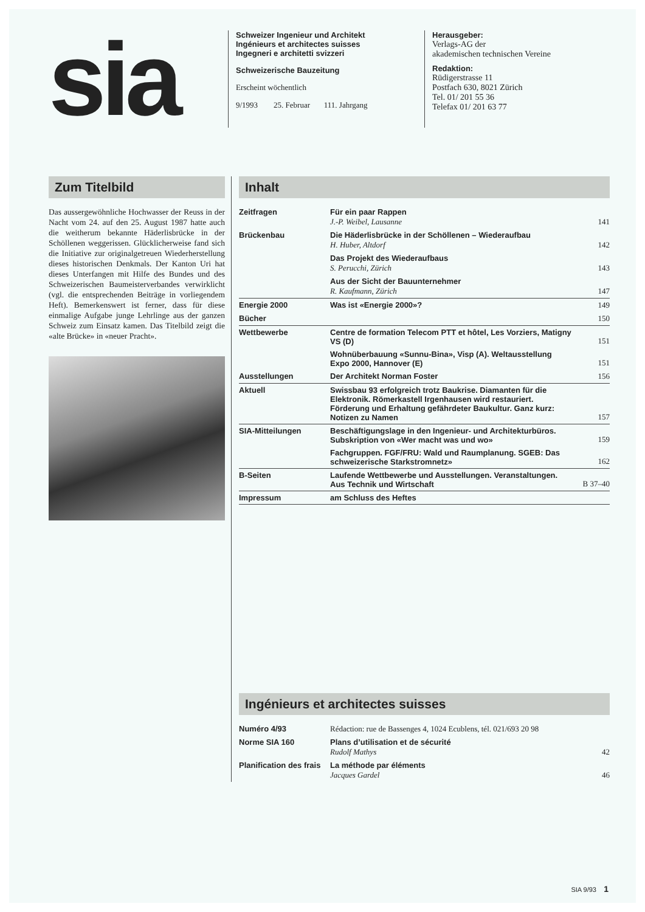sia
Schweizer Ingenieur und Architekt
Ingénieurs et architectes suisses
Ingegneri e architetti svizzeri
Schweizerische Bauzeitung
Erscheint wöchentlich
9/1993 25. Februar 111. Jahrgang
Herausgeber:
Verlags-AG der
akademischen technischen Vereine
Redaktion:
Rüdigerstrasse 11
Postfach 630, 8021 Zürich
Tel. 01/ 201 55 36
Telefax 01/ 201 63 77
Zum Titelbild
Das aussergewöhnliche Hochwasser der Reuss in der Nacht vom 24. auf den 25. August 1987 hatte auch die weitherum bekannte Häderlisbrücke in der Schöllenen weggerissen. Glücklicherweise fand sich die Initiative zur originalgetreuen Wiederherstellung dieses historischen Denkmals. Der Kanton Uri hat dieses Unterfangen mit Hilfe des Bundes und des Schweizerischen Baumeisterverbandes verwirklicht (vgl. die entsprechenden Beiträge in vorliegendem Heft). Bemerkenswert ist ferner, dass für diese einmalige Aufgabe junge Lehrlinge aus der ganzen Schweiz zum Einsatz kamen. Das Titelbild zeigt die «alte Brücke» in «neuer Pracht».
Inhalt
| Zeitfragen | Für ein paar Rappen J.-P. Weibel, Lausanne | 141 |
| Brückenbau | Die Häderlisbrücke in der Schöllenen – Wiederaufbau H. Huber, Altdorf | 142 |
| | Das Projekt des Wiederaufbaus S. Perucchi, Zürich | 143 |
| | Aus der Sicht der Bauunternehmer R. Kaufmann, Zürich | 147 |
| Energie 2000 | Was ist «Energie 2000»? | 149 |
| Bücher | | 150 |
| Wettbewerbe | Centre de formation Telecom PTT et hôtel, Les Vorziers, Matigny VS (D) | 151 |
| | Wohnüberbauung «Sunnu-Bina», Visp (A). Weltausstellung Expo 2000, Hannover (E) | 151 |
| Ausstellungen | Der Architekt Norman Foster | 156 |
| Aktuell | Swissbau 93 erfolgreich trotz Baukrise. Diamanten für die Elektronik. Römerkastell Irgenhausen wird restauriert. Förderung und Erhaltung gefährdeter Baukultur. Ganz kurz: Notizen zu Namen | 157 |
| SIA-Mitteilungen | Beschäftigungslage in den Ingenieur- und Architekturbüros. Subskription von «Wer macht was und wo» | 159 |
| | Fachgruppen. FGF/FRU: Wald und Raumplanung. SGEB: Das schweizerische Starkstromnetz» | 162 |
| B-Seiten | Laufende Wettbewerbe und Ausstellungen. Veranstaltungen. Aus Technik und Wirtschaft | B 37–40 |
| Impressum | am Schluss des Heftes | |
Ingénieurs et architectes suisses
| Numéro 4/93 | Rédaction: rue de Bassenges 4, 1024 Ecublens, tél. 021/693 20 98 | |
| Norme SIA 160 | Plans d’utilisation et de sécurité Rudolf Mathys | 42 |
| Planification des frais | La méthode par éléments Jacques Gardel | 46 |
SIA 9/93 1